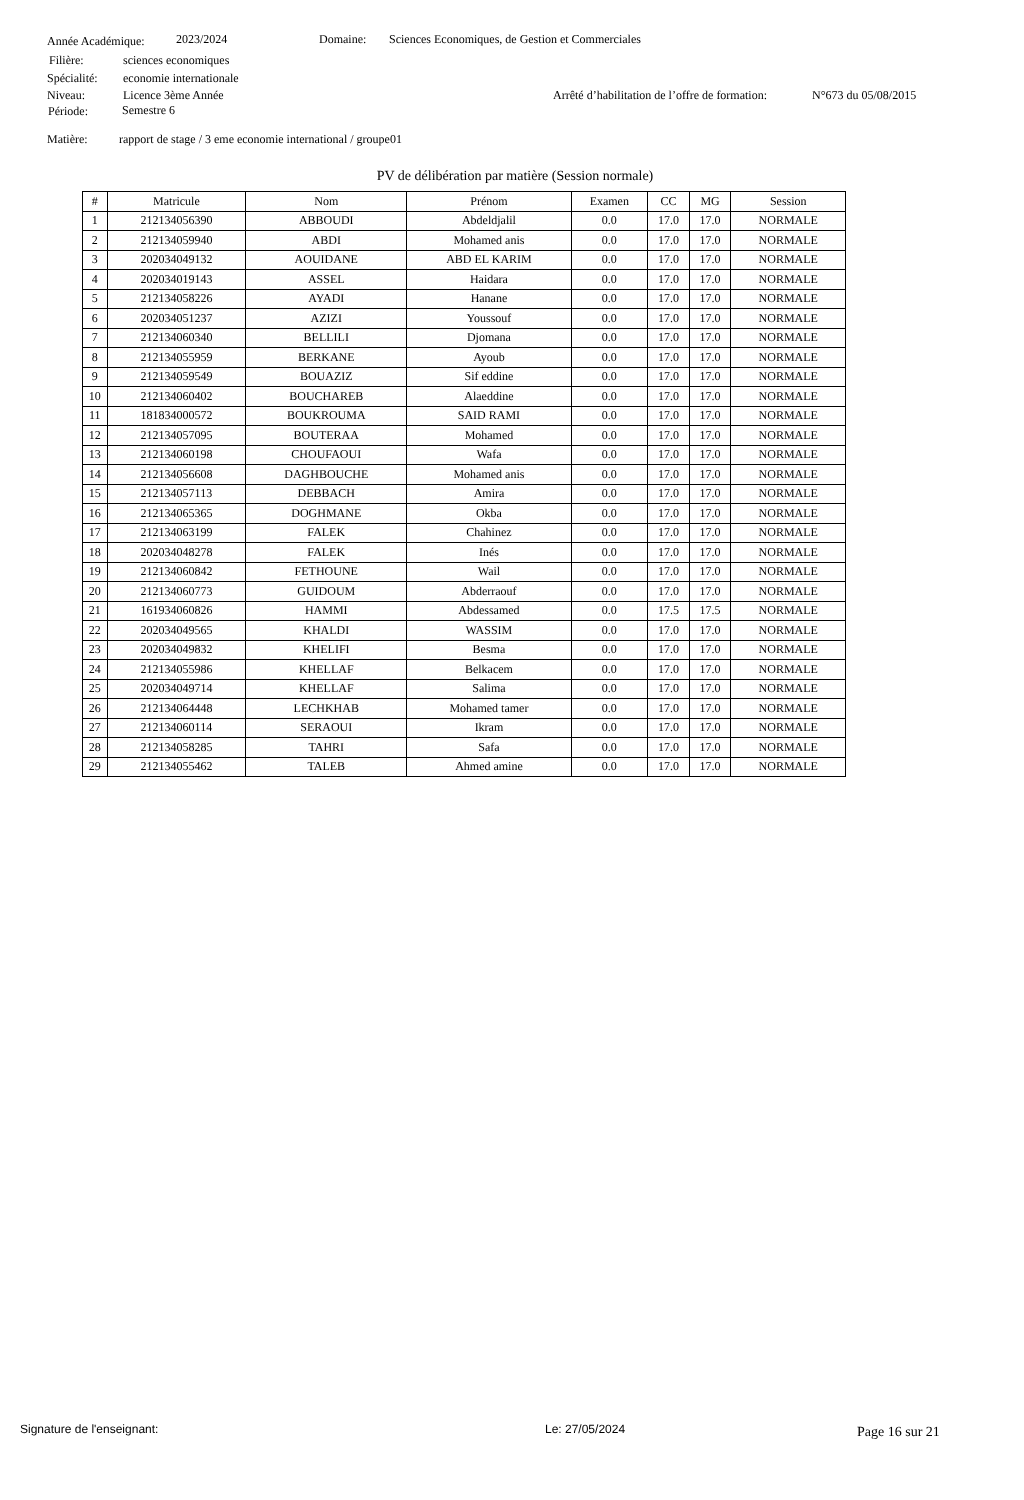Année Académique: 2023/2024 Domaine: Sciences Economiques, de Gestion et Commerciales
Filière: sciences economiques
Spécialité: economie internationale
Niveau: Licence 3ème Année Arrêté d’habilitation de l’offre de formation: N°673 du 05/08/2015
Période: Semestre 6
Matière: rapport de stage / 3 eme economie international / groupe01
PV de délibération par matière (Session normale)
| # | Matricule | Nom | Prénom | Examen | CC | MG | Session |
| --- | --- | --- | --- | --- | --- | --- | --- |
| 1 | 212134056390 | ABBOUDI | Abdeldjalil | 0.0 | 17.0 | 17.0 | NORMALE |
| 2 | 212134059940 | ABDI | Mohamed anis | 0.0 | 17.0 | 17.0 | NORMALE |
| 3 | 202034049132 | AOUIDANE | ABD EL KARIM | 0.0 | 17.0 | 17.0 | NORMALE |
| 4 | 202034019143 | ASSEL | Haidara | 0.0 | 17.0 | 17.0 | NORMALE |
| 5 | 212134058226 | AYADI | Hanane | 0.0 | 17.0 | 17.0 | NORMALE |
| 6 | 202034051237 | AZIZI | Youssouf | 0.0 | 17.0 | 17.0 | NORMALE |
| 7 | 212134060340 | BELLILI | Djomana | 0.0 | 17.0 | 17.0 | NORMALE |
| 8 | 212134055959 | BERKANE | Ayoub | 0.0 | 17.0 | 17.0 | NORMALE |
| 9 | 212134059549 | BOUAZIZ | Sif eddine | 0.0 | 17.0 | 17.0 | NORMALE |
| 10 | 212134060402 | BOUCHAREB | Alaeddine | 0.0 | 17.0 | 17.0 | NORMALE |
| 11 | 181834000572 | BOUKROUMA | SAID RAMI | 0.0 | 17.0 | 17.0 | NORMALE |
| 12 | 212134057095 | BOUTERAA | Mohamed | 0.0 | 17.0 | 17.0 | NORMALE |
| 13 | 212134060198 | CHOUFAOUI | Wafa | 0.0 | 17.0 | 17.0 | NORMALE |
| 14 | 212134056608 | DAGHBOUCHE | Mohamed anis | 0.0 | 17.0 | 17.0 | NORMALE |
| 15 | 212134057113 | DEBBACH | Amira | 0.0 | 17.0 | 17.0 | NORMALE |
| 16 | 212134065365 | DOGHMANE | Okba | 0.0 | 17.0 | 17.0 | NORMALE |
| 17 | 212134063199 | FALEK | Chahinez | 0.0 | 17.0 | 17.0 | NORMALE |
| 18 | 202034048278 | FALEK | Inés | 0.0 | 17.0 | 17.0 | NORMALE |
| 19 | 212134060842 | FETHOUNE | Wail | 0.0 | 17.0 | 17.0 | NORMALE |
| 20 | 212134060773 | GUIDOUM | Abderraouf | 0.0 | 17.0 | 17.0 | NORMALE |
| 21 | 161934060826 | HAMMI | Abdessamed | 0.0 | 17.5 | 17.5 | NORMALE |
| 22 | 202034049565 | KHALDI | WASSIM | 0.0 | 17.0 | 17.0 | NORMALE |
| 23 | 202034049832 | KHELIFI | Besma | 0.0 | 17.0 | 17.0 | NORMALE |
| 24 | 212134055986 | KHELLAF | Belkacem | 0.0 | 17.0 | 17.0 | NORMALE |
| 25 | 202034049714 | KHELLAF | Salima | 0.0 | 17.0 | 17.0 | NORMALE |
| 26 | 212134064448 | LECHKHAB | Mohamed tamer | 0.0 | 17.0 | 17.0 | NORMALE |
| 27 | 212134060114 | SERAOUI | Ikram | 0.0 | 17.0 | 17.0 | NORMALE |
| 28 | 212134058285 | TAHRI | Safa | 0.0 | 17.0 | 17.0 | NORMALE |
| 29 | 212134055462 | TALEB | Ahmed amine | 0.0 | 17.0 | 17.0 | NORMALE |
Signature de l'enseignant: Le: 27/05/2024 Page 16 sur 21